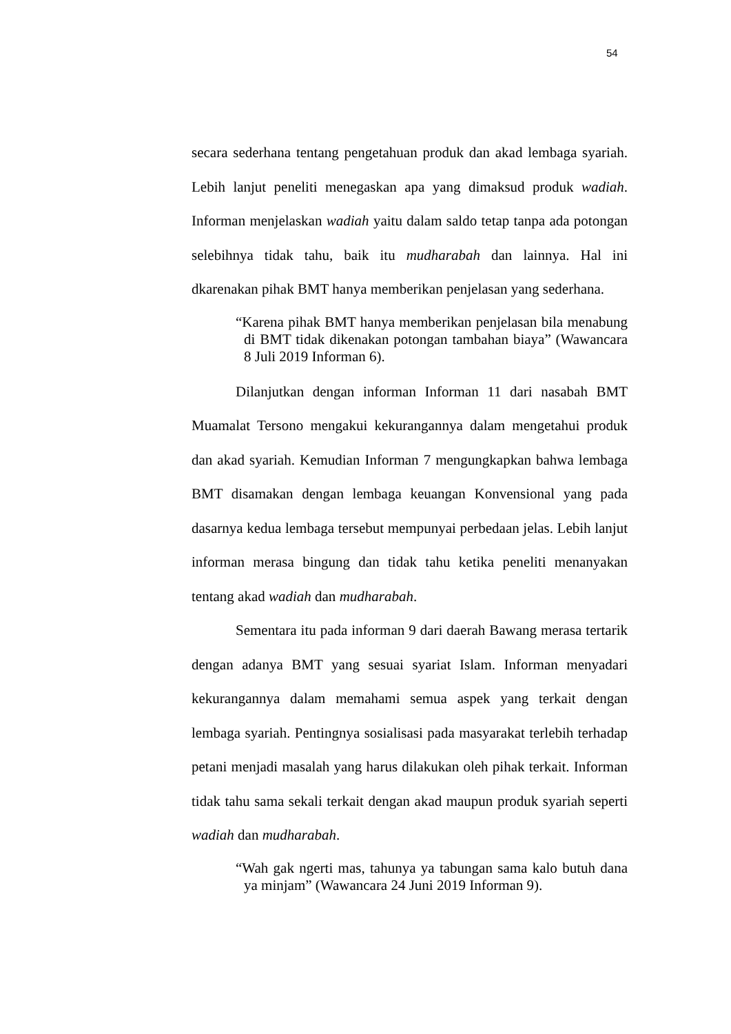54
secara sederhana tentang pengetahuan produk dan akad lembaga syariah. Lebih lanjut peneliti menegaskan apa yang dimaksud produk wadiah. Informan menjelaskan wadiah yaitu dalam saldo tetap tanpa ada potongan selebihnya tidak tahu, baik itu mudharabah dan lainnya. Hal ini dkarenakan pihak BMT hanya memberikan penjelasan yang sederhana.
“Karena pihak BMT hanya memberikan penjelasan bila menabung di BMT tidak dikenakan potongan tambahan biaya” (Wawancara 8 Juli 2019 Informan 6).
Dilanjutkan dengan informan Informan 11 dari nasabah BMT Muamalat Tersono mengakui kekurangannya dalam mengetahui produk dan akad syariah. Kemudian Informan 7 mengungkapkan bahwa lembaga BMT disamakan dengan lembaga keuangan Konvensional yang pada dasarnya kedua lembaga tersebut mempunyai perbedaan jelas. Lebih lanjut informan merasa bingung dan tidak tahu ketika peneliti menanyakan tentang akad wadiah dan mudharabah.
Sementara itu pada informan 9 dari daerah Bawang merasa tertarik dengan adanya BMT yang sesuai syariat Islam. Informan menyadari kekurangannya dalam memahami semua aspek yang terkait dengan lembaga syariah. Pentingnya sosialisasi pada masyarakat terlebih terhadap petani menjadi masalah yang harus dilakukan oleh pihak terkait. Informan tidak tahu sama sekali terkait dengan akad maupun produk syariah seperti wadiah dan mudharabah.
“Wah gak ngerti mas, tahunya ya tabungan sama kalo butuh dana ya minjam” (Wawancara 24 Juni 2019 Informan 9).